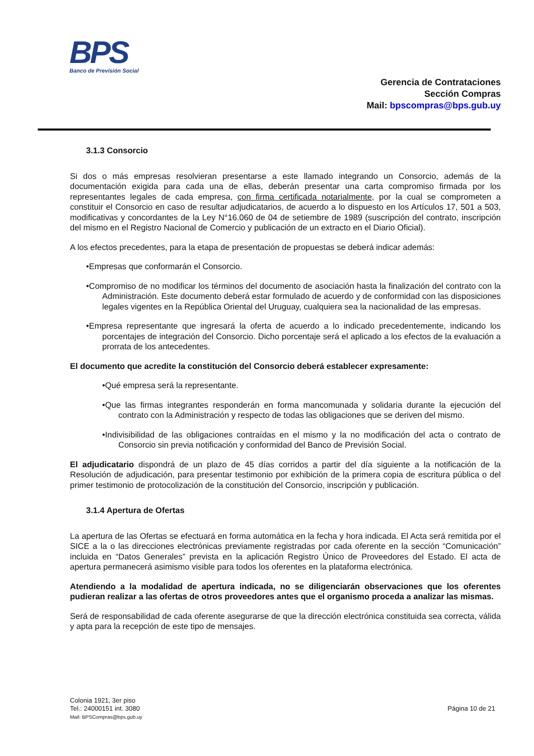BPS
Banco de Previsión Social
Gerencia de Contrataciones
Sección Compras
Mail: bpscompras@bps.gub.uy
3.1.3 Consorcio
Si dos o más empresas resolvieran presentarse a este llamado integrando un Consorcio, además de la documentación exigida para cada una de ellas, deberán presentar una carta compromiso firmada por los representantes legales de cada empresa, con firma certificada notarialmente, por la cual se comprometen a constituir el Consorcio en caso de resultar adjudicatarios, de acuerdo a lo dispuesto en los Artículos 17, 501 a 503, modificativas y concordantes de la Ley N°16.060 de 04 de setiembre de 1989 (suscripción del contrato, inscripción del mismo en el Registro Nacional de Comercio y publicación de un extracto en el Diario Oficial).
A los efectos precedentes, para la etapa de presentación de propuestas se deberá indicar además:
•Empresas que conformarán el Consorcio.
•Compromiso de no modificar los términos del documento de asociación hasta la finalización del contrato con la Administración. Este documento deberá estar formulado de acuerdo y de conformidad con las disposiciones legales vigentes en la República Oriental del Uruguay, cualquiera sea la nacionalidad de las empresas.
•Empresa representante que ingresará la oferta de acuerdo a lo indicado precedentemente, indicando los porcentajes de integración del Consorcio. Dicho porcentaje será el aplicado a los efectos de la evaluación a prorrata de los antecedentes.
El documento que acredite la constitución del Consorcio deberá establecer expresamente:
•Qué empresa será la representante.
•Que las firmas integrantes responderán en forma mancomunada y solidaria durante la ejecución del contrato con la Administración y respecto de todas las obligaciones que se deriven del mismo.
•Indivisibilidad de las obligaciones contraídas en el mismo y la no modificación del acta o contrato de Consorcio sin previa notificación y conformidad del Banco de Previsión Social.
El adjudicatario dispondrá de un plazo de 45 días corridos a partir del día siguiente a la notificación de la Resolución de adjudicación, para presentar testimonio por exhibición de la primera copia de escritura pública o del primer testimonio de protocolización de la constitución del Consorcio, inscripción y publicación.
3.1.4 Apertura de Ofertas
La apertura de las Ofertas se efectuará en forma automática en la fecha y hora indicada. El Acta será remitida por el SICE a la o las direcciones electrónicas previamente registradas por cada oferente en la sección “Comunicación” incluida en “Datos Generales” prevista en la aplicación Registro Único de Proveedores del Estado. El acta de apertura permanecerá asimismo visible para todos los oferentes en la plataforma electrónica.
Atendiendo a la modalidad de apertura indicada, no se diligenciarán observaciones que los oferentes pudieran realizar a las ofertas de otros proveedores antes que el organismo proceda a analizar las mismas.
Será de responsabilidad de cada oferente asegurarse de que la dirección electrónica constituida sea correcta, válida y apta para la recepción de este tipo de mensajes.
Colonia 1921, 3er piso
Tel.: 24000151 int. 3080
Mail: BPSCompras@bps.gub.uy
Página 10 de 21